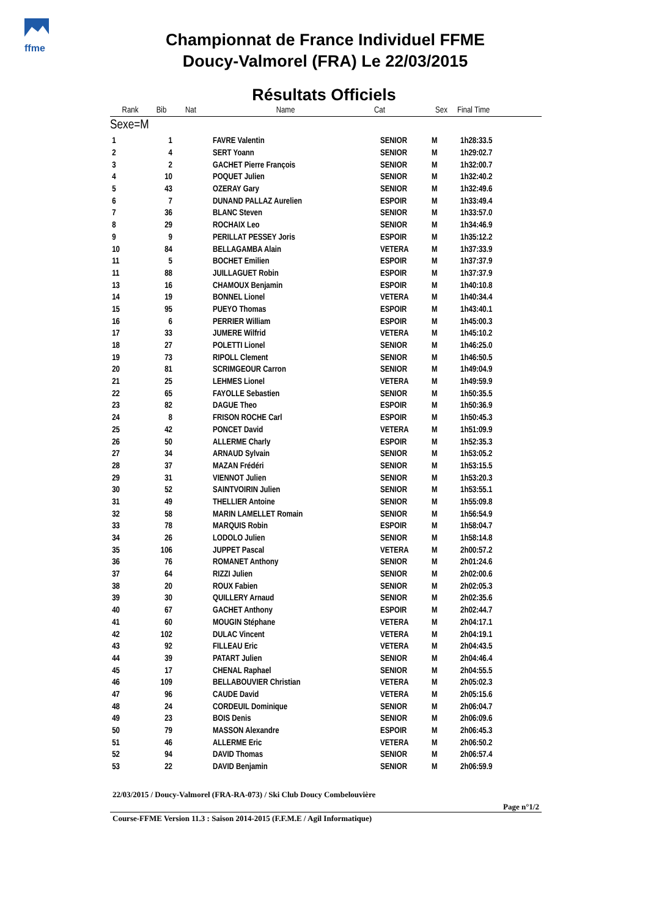ffme
Championnat de France Individuel FFME
Doucy-Valmorel (FRA) Le 22/03/2015
Résultats Officiels
| Rank | Bib | Nat | Name | Cat | Sex | Final Time |
| --- | --- | --- | --- | --- | --- | --- |
| Sexe=M | | | | | | |
| 1 | 1 | | FAVRE Valentin | SENIOR | M | 1h28:33.5 |
| 2 | 4 | | SERT Yoann | SENIOR | M | 1h29:02.7 |
| 3 | 2 | | GACHET Pierre François | SENIOR | M | 1h32:00.7 |
| 4 | 10 | | POQUET Julien | SENIOR | M | 1h32:40.2 |
| 5 | 43 | | OZERAY Gary | SENIOR | M | 1h32:49.6 |
| 6 | 7 | | DUNAND PALLAZ Aurelien | ESPOIR | M | 1h33:49.4 |
| 7 | 36 | | BLANC Steven | SENIOR | M | 1h33:57.0 |
| 8 | 29 | | ROCHAIX Leo | SENIOR | M | 1h34:46.9 |
| 9 | 9 | | PERILLAT PESSEY Joris | ESPOIR | M | 1h35:12.2 |
| 10 | 84 | | BELLAGAMBA Alain | VETERA | M | 1h37:33.9 |
| 11 | 5 | | BOCHET Emilien | ESPOIR | M | 1h37:37.9 |
| 11 | 88 | | JUILLAGUET Robin | ESPOIR | M | 1h37:37.9 |
| 13 | 16 | | CHAMOUX Benjamin | ESPOIR | M | 1h40:10.8 |
| 14 | 19 | | BONNEL Lionel | VETERA | M | 1h40:34.4 |
| 15 | 95 | | PUEYO Thomas | ESPOIR | M | 1h43:40.1 |
| 16 | 6 | | PERRIER William | ESPOIR | M | 1h45:00.3 |
| 17 | 33 | | JUMERE Wilfrid | VETERA | M | 1h45:10.2 |
| 18 | 27 | | POLETTI Lionel | SENIOR | M | 1h46:25.0 |
| 19 | 73 | | RIPOLL Clement | SENIOR | M | 1h46:50.5 |
| 20 | 81 | | SCRIMGEOUR Carron | SENIOR | M | 1h49:04.9 |
| 21 | 25 | | LEHMES Lionel | VETERA | M | 1h49:59.9 |
| 22 | 65 | | FAYOLLE Sebastien | SENIOR | M | 1h50:35.5 |
| 23 | 82 | | DAGUE Theo | ESPOIR | M | 1h50:36.9 |
| 24 | 8 | | FRISON ROCHE Carl | ESPOIR | M | 1h50:45.3 |
| 25 | 42 | | PONCET David | VETERA | M | 1h51:09.9 |
| 26 | 50 | | ALLERME Charly | ESPOIR | M | 1h52:35.3 |
| 27 | 34 | | ARNAUD Sylvain | SENIOR | M | 1h53:05.2 |
| 28 | 37 | | MAZAN Frédéri | SENIOR | M | 1h53:15.5 |
| 29 | 31 | | VIENNOT Julien | SENIOR | M | 1h53:20.3 |
| 30 | 52 | | SAINTVOIRIN Julien | SENIOR | M | 1h53:55.1 |
| 31 | 49 | | THELLIER Antoine | SENIOR | M | 1h55:09.8 |
| 32 | 58 | | MARIN LAMELLET Romain | SENIOR | M | 1h56:54.9 |
| 33 | 78 | | MARQUIS Robin | ESPOIR | M | 1h58:04.7 |
| 34 | 26 | | LODOLO Julien | SENIOR | M | 1h58:14.8 |
| 35 | 106 | | JUPPET Pascal | VETERA | M | 2h00:57.2 |
| 36 | 76 | | ROMANET Anthony | SENIOR | M | 2h01:24.6 |
| 37 | 64 | | RIZZI Julien | SENIOR | M | 2h02:00.6 |
| 38 | 20 | | ROUX Fabien | SENIOR | M | 2h02:05.3 |
| 39 | 30 | | QUILLERY Arnaud | SENIOR | M | 2h02:35.6 |
| 40 | 67 | | GACHET Anthony | ESPOIR | M | 2h02:44.7 |
| 41 | 60 | | MOUGIN Stéphane | VETERA | M | 2h04:17.1 |
| 42 | 102 | | DULAC Vincent | VETERA | M | 2h04:19.1 |
| 43 | 92 | | FILLEAU Eric | VETERA | M | 2h04:43.5 |
| 44 | 39 | | PATART Julien | SENIOR | M | 2h04:46.4 |
| 45 | 17 | | CHENAL Raphael | SENIOR | M | 2h04:55.5 |
| 46 | 109 | | BELLABOUVIER Christian | VETERA | M | 2h05:02.3 |
| 47 | 96 | | CAUDE David | VETERA | M | 2h05:15.6 |
| 48 | 24 | | CORDEUIL Dominique | SENIOR | M | 2h06:04.7 |
| 49 | 23 | | BOIS Denis | SENIOR | M | 2h06:09.6 |
| 50 | 79 | | MASSON Alexandre | ESPOIR | M | 2h06:45.3 |
| 51 | 46 | | ALLERME Eric | VETERA | M | 2h06:50.2 |
| 52 | 94 | | DAVID Thomas | SENIOR | M | 2h06:57.4 |
| 53 | 22 | | DAVID Benjamin | SENIOR | M | 2h06:59.9 |
22/03/2015 / Doucy-Valmorel (FRA-RA-073) / Ski Club Doucy Combelouvière
Page n°1/2
Course-FFME Version 11.3 : Saison 2014-2015 (F.F.M.E / Agil Informatique)